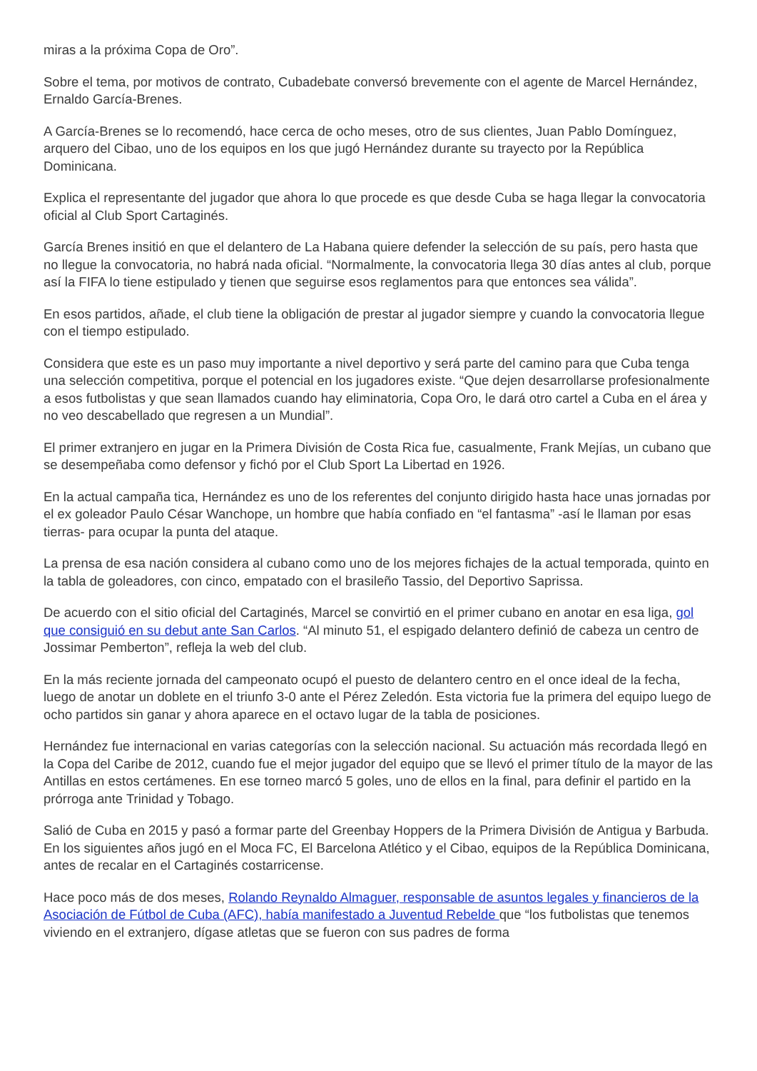miras a la próxima Copa de Oro”.
Sobre el tema, por motivos de contrato, Cubadebate conversó brevemente con el agente de Marcel Hernández, Ernaldo García-Brenes.
A García-Brenes se lo recomendó, hace cerca de ocho meses, otro de sus clientes, Juan Pablo Domínguez, arquero del Cibao, uno de los equipos en los que jugó Hernández durante su trayecto por la República Dominicana.
Explica el representante del jugador que ahora lo que procede es que desde Cuba se haga llegar la convocatoria oficial al Club Sport Cartaginés.
García Brenes insitió en que el delantero de La Habana quiere defender la selección de su país, pero hasta que no llegue la convocatoria, no habrá nada oficial. “Normalmente, la convocatoria llega 30 días antes al club, porque así la FIFA lo tiene estipulado y tienen que seguirse esos reglamentos para que entonces sea válida”.
En esos partidos, añade, el club tiene la obligación de prestar al jugador siempre y cuando la convocatoria llegue con el tiempo estipulado.
Considera que este es un paso muy importante a nivel deportivo y será parte del camino para que Cuba tenga una selección competitiva, porque el potencial en los jugadores existe. “Que dejen desarrollarse profesionalmente a esos futbolistas y que sean llamados cuando hay eliminatoria, Copa Oro, le dará otro cartel a Cuba en el área y no veo descabellado que regresen a un Mundial”.
El primer extranjero en jugar en la Primera División de Costa Rica fue, casualmente, Frank Mejías, un cubano que se desempeñaba como defensor y fichó por el Club Sport La Libertad en 1926.
En la actual campaña tica, Hernández es uno de los referentes del conjunto dirigido hasta hace unas jornadas por el ex goleador Paulo César Wanchope, un hombre que había confiado en “el fantasma” -así le llaman por esas tierras- para ocupar la punta del ataque.
La prensa de esa nación considera al cubano como uno de los mejores fichajes de la actual temporada, quinto en la tabla de goleadores, con cinco, empatado con el brasileño Tassio, del Deportivo Saprissa.
De acuerdo con el sitio oficial del Cartaginés, Marcel se convirtió en el primer cubano en anotar en esa liga, gol que consiguió en su debut ante San Carlos. “Al minuto 51, el espigado delantero definió de cabeza un centro de Jossimar Pemberton”, refleja la web del club.
En la más reciente jornada del campeonato ocupó el puesto de delantero centro en el once ideal de la fecha, luego de anotar un doblete en el triunfo 3-0 ante el Pérez Zeledón. Esta victoria fue la primera del equipo luego de ocho partidos sin ganar y ahora aparece en el octavo lugar de la tabla de posiciones.
Hernández fue internacional en varias categorías con la selección nacional. Su actuación más recordada llegó en la Copa del Caribe de 2012, cuando fue el mejor jugador del equipo que se llevó el primer título de la mayor de las Antillas en estos certámenes. En ese torneo marcó 5 goles, uno de ellos en la final, para definir el partido en la prórroga ante Trinidad y Tobago.
Salió de Cuba en 2015 y pasó a formar parte del Greenbay Hoppers de la Primera División de Antigua y Barbuda. En los siguientes años jugó en el Moca FC, El Barcelona Atlético y el Cibao, equipos de la República Dominicana, antes de recalar en el Cartaginés costarricense.
Hace poco más de dos meses, Rolando Reynaldo Almaguer, responsable de asuntos legales y financieros de la Asociación de Fútbol de Cuba (AFC), había manifestado a Juventud Rebelde que “los futbolistas que tenemos viviendo en el extranjero, dígase atletas que se fueron con sus padres de forma